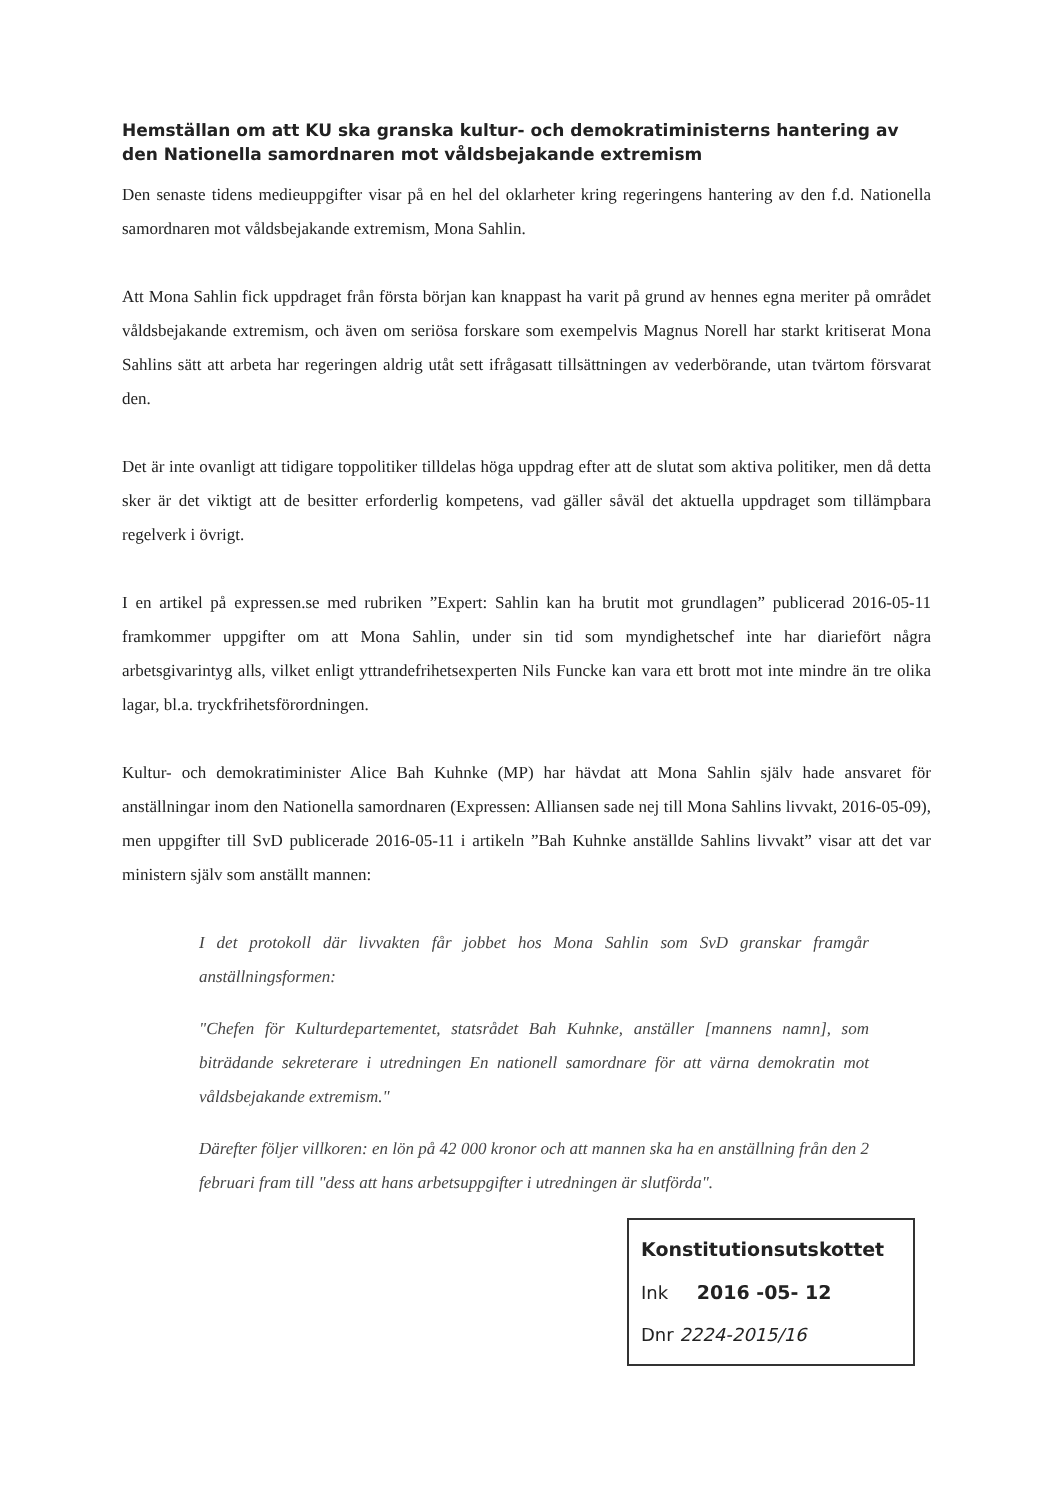Hemställan om att KU ska granska kultur- och demokratiministerns hantering av den Nationella samordnaren mot våldsbejakande extremism
Den senaste tidens medieuppgifter visar på en hel del oklarheter kring regeringens hantering av den f.d. Nationella samordnaren mot våldsbejakande extremism, Mona Sahlin.
Att Mona Sahlin fick uppdraget från första början kan knappast ha varit på grund av hennes egna meriter på området våldsbejakande extremism, och även om seriösa forskare som exempelvis Magnus Norell har starkt kritiserat Mona Sahlins sätt att arbeta har regeringen aldrig utåt sett ifrågasatt tillsättningen av vederbörande, utan tvärtom försvarat den.
Det är inte ovanligt att tidigare toppolitiker tilldelas höga uppdrag efter att de slutat som aktiva politiker, men då detta sker är det viktigt att de besitter erforderlig kompetens, vad gäller såväl det aktuella uppdraget som tillämpbara regelverk i övrigt.
I en artikel på expressen.se med rubriken ”Expert: Sahlin kan ha brutit mot grundlagen” publicerad 2016-05-11 framkommer uppgifter om att Mona Sahlin, under sin tid som myndighetschef inte har diariefört några arbetsgivarintyg alls, vilket enligt yttrandefrihetsexperten Nils Funcke kan vara ett brott mot inte mindre än tre olika lagar, bl.a. tryckfrihetsförordningen.
Kultur- och demokratiminister Alice Bah Kuhnke (MP) har hävdat att Mona Sahlin själv hade ansvaret för anställningar inom den Nationella samordnaren (Expressen: Alliansen sade nej till Mona Sahlins livvakt, 2016-05-09), men uppgifter till SvD publicerade 2016-05-11 i artikeln ”Bah Kuhnke anställde Sahlins livvakt” visar att det var ministern själv som anställt mannen:
I det protokoll där livvakten får jobbet hos Mona Sahlin som SvD granskar framgår anställningsformen:
"Chefen för Kulturdepartementet, statsrådet Bah Kuhnke, anställer [mannens namn], som biträdande sekreterare i utredningen En nationell samordnare för att värna demokratin mot våldsbejakande extremism."
Därefter följer villkoren: en lön på 42 000 kronor och att mannen ska ha en anställning från den 2 februari fram till "dess att hans arbetsuppgifter i utredningen är slutförda".
Konstitutionsutskottet
Ink 2016 -05- 12
Dnr 2224-2015/16